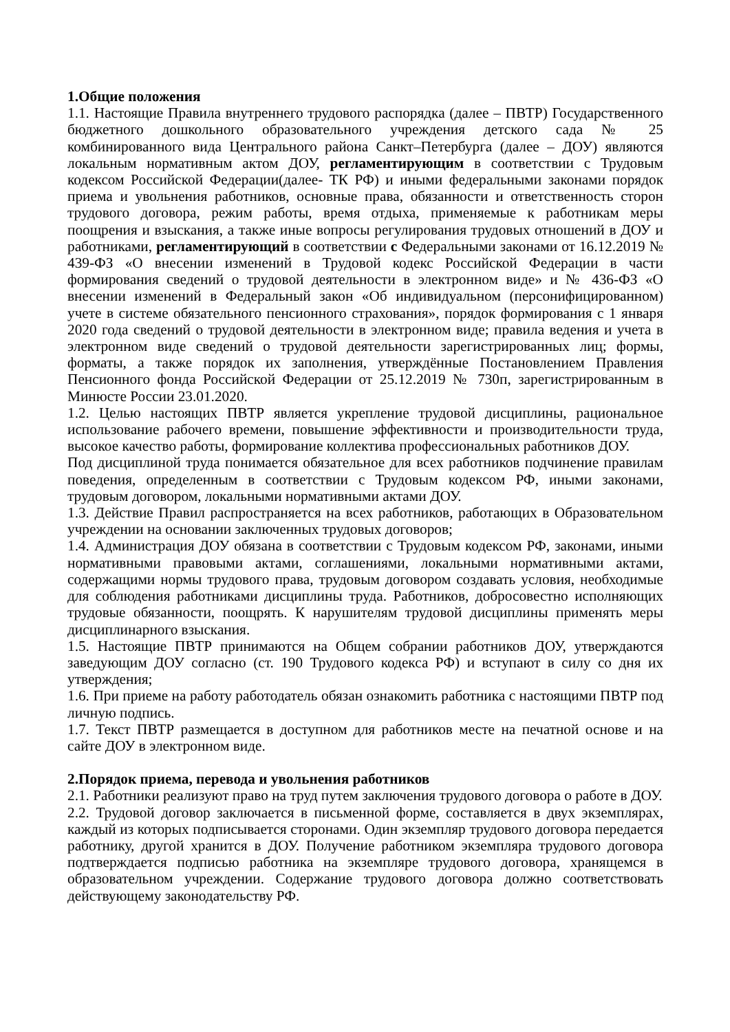1.Общие положения
1.1. Настоящие Правила внутреннего трудового распорядка (далее – ПВТР) Государственного бюджетного дошкольного образовательного учреждения детского сада № 25 комбинированного вида Центрального района Санкт–Петербурга (далее – ДОУ) являются локальным нормативным актом ДОУ, регламентирующим в соответствии с Трудовым кодексом Российской Федерации(далее- ТК РФ) и иными федеральными законами порядок приема и увольнения работников, основные права, обязанности и ответственность сторон трудового договора, режим работы, время отдыха, применяемые к работникам меры поощрения и взыскания, а также иные вопросы регулирования трудовых отношений в ДОУ и работниками, регламентирующий в соответствии с Федеральными законами от 16.12.2019 № 439-ФЗ «О внесении изменений в Трудовой кодекс Российской Федерации в части формирования сведений о трудовой деятельности в электронном виде» и № 436-ФЗ «О внесении изменений в Федеральный закон «Об индивидуальном (персонифицированном) учете в системе обязательного пенсионного страхования», порядок формирования с 1 января 2020 года сведений о трудовой деятельности в электронном виде; правила ведения и учета в электронном виде сведений о трудовой деятельности зарегистрированных лиц; формы, форматы, а также порядок их заполнения, утверждённые Постановлением Правления Пенсионного фонда Российской Федерации от 25.12.2019 № 730п, зарегистрированным в Минюсте России 23.01.2020.
1.2. Целью настоящих ПВТР является укрепление трудовой дисциплины, рациональное использование рабочего времени, повышение эффективности и производительности труда, высокое качество работы, формирование коллектива профессиональных работников ДОУ.
Под дисциплиной труда понимается обязательное для всех работников подчинение правилам поведения, определенным в соответствии с Трудовым кодексом РФ, иными законами, трудовым договором, локальными нормативными актами ДОУ.
1.3. Действие Правил распространяется на всех работников, работающих в Образовательном учреждении на основании заключенных трудовых договоров;
1.4. Администрация ДОУ обязана в соответствии с Трудовым кодексом РФ, законами, иными нормативными правовыми актами, соглашениями, локальными нормативными актами, содержащими нормы трудового права, трудовым договором создавать условия, необходимые для соблюдения работниками дисциплины труда. Работников, добросовестно исполняющих трудовые обязанности, поощрять. К нарушителям трудовой дисциплины применять меры дисциплинарного взыскания.
1.5. Настоящие ПВТР принимаются на Общем собрании работников ДОУ, утверждаются заведующим ДОУ согласно (ст. 190 Трудового кодекса РФ) и вступают в силу со дня их утверждения;
1.6. При приеме на работу работодатель обязан ознакомить работника с настоящими ПВТР под личную подпись.
1.7. Текст ПВТР размещается в доступном для работников месте на печатной основе и на сайте ДОУ в электронном виде.
2.Порядок приема, перевода и увольнения работников
2.1. Работники реализуют право на труд путем заключения трудового договора о работе в ДОУ.
2.2. Трудовой договор заключается в письменной форме, составляется в двух экземплярах, каждый из которых подписывается сторонами. Один экземпляр трудового договора передается работнику, другой хранится в ДОУ. Получение работником экземпляра трудового договора подтверждается подписью работника на экземпляре трудового договора, хранящемся в образовательном учреждении. Содержание трудового договора должно соответствовать действующему законодательству РФ.